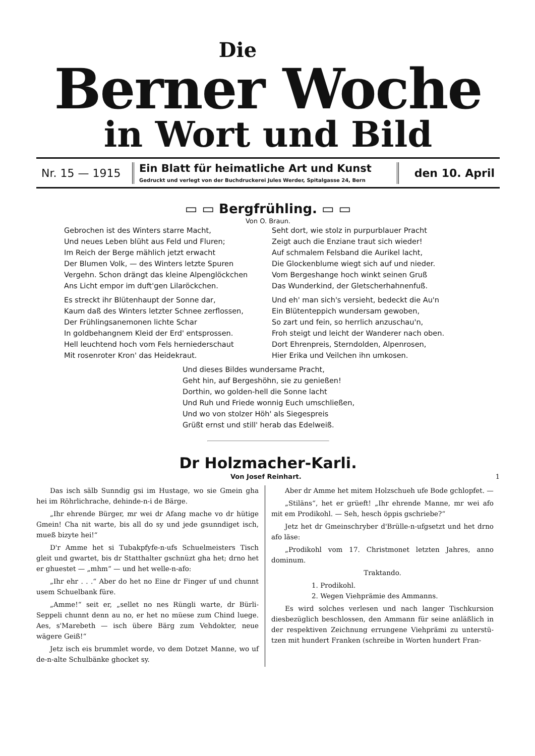Die
Berner Woche
in Wort und Bild
Nr. 15 — 1915
Ein Blatt für heimatliche Art und Kunst
Gedruckt und verlegt von der Buchdruckerei Jules Werder, Spitalgasse 24, Bern
den 10. April
▭ ▭ Bergfrühling. ▭ ▭
Von O. Braun.
Gebrochen ist des Winters starre Macht,
Und neues Leben blüht aus Feld und Fluren;
Im Reich der Berge mählich jetzt erwacht
Der Blumen Volk, — des Winters letzte Spuren
Vergehn. Schon drängt das kleine Alpenglöckchen
Ans Licht empor im duft'gen Lilaröckchen.
Es streckt ihr Blütenhaupt der Sonne dar,
Kaum daß des Winters letzter Schnee zerflossen,
Der Frühlingsanemonen lichte Schar
In goldbehangnem Kleid der Erd' entsprossen.
Hell leuchtend hoch vom Fels herniederschaut
Mit rosenroter Kron' das Heidekraut.
Seht dort, wie stolz in purpurblauer Pracht
Zeigt auch die Enziane traut sich wieder!
Auf schmalem Felsband die Aurikel lacht,
Die Glockenblume wiegt sich auf und nieder.
Vom Bergeshange hoch winkt seinen Gruß
Das Wunderkind, der Gletscherhahnenfuß.
Und eh' man sich's versieht, bedeckt die Au'n
Ein Blütenteppich wundersam gewoben,
So zart und fein, so herrlich anzuschau'n,
Froh steigt und leicht der Wanderer nach oben.
Dort Ehrenpreis, Sterndolden, Alpenrosen,
Hier Erika und Veilchen ihn umkosen.
Und dieses Bildes wundersame Pracht,
Geht hin, auf Bergeshöhn, sie zu genießen!
Dorthin, wo golden-hell die Sonne lacht
Und Ruh und Friede wonnig Euch umschließen,
Und wo von stolzer Höh' als Siegespreis
Grüßt ernst und still' herab das Edelweiß.
Dr Holzmacher-Karli.
Von Josef Reinhart. 1
Das isch sälb Sunndig gsi im Hustage, wo sie Gmein gha hei im Röhrlichrache, dehinde-n-i de Bärge.
„Ihr ehrende Bürger, mr wei dr Afang mache vo dr hütige Gmein! Cha nit warte, bis all do sy und jede gsunn­diget isch, mueß bizyte hei!“
D'r Amme het si Tubakpfyfe-n-ufs Schuelmeisters Tisch gleit und gwartet, bis dr Statthalter gschnüzt gha het; drno het er ghuestet — „mhm“ — und het welle-n-afo:
„Ihr ehr . . .“ Aber do het no Eine dr Finger uf und chunnt usem Schuelbank füre.
„Amme!“ seit er, „sellet no nes Rüngli warte, dr Bürli-Seppeli chunnt denn au no, er het no müese zum Chind luege. Aes, s'Marebeth — isch übere Bärg zum Vehdokter, neue wägere Geiß!“
Jetz isch eis brummlet worde, vo dem Dotzet Manne, wo uf de-n-alte Schulbänke ghocket sy.
Aber dr Amme het mitem Holzschueh ufe Bode gchlo­pfet. —
„Stiläns“, het er grüeft! „Ihr ehrende Manne, mr wei afo mit em Prodikohl. — Seh, hesch öppis gschriebe?“
Jetz het dr Gmeinschryber d'Brülle-n-ufgsetzt und het drno afo läse:
„Prodikohl vom 17. Christmonet letzten Jahres, anno dominum.
Traktando.
1. Prodikohl.
2. Wegen Viehprämie des Ammanns.
Es wird solches verlesen und nach langer Tischkursion diesbezüglich beschlossen, den Ammann für seine anläßlich in der respektiven Zeichnung errungene Viehprämi zu unterstü­tzen mit hundert Franken (schreibe in Worten hundert Fran-